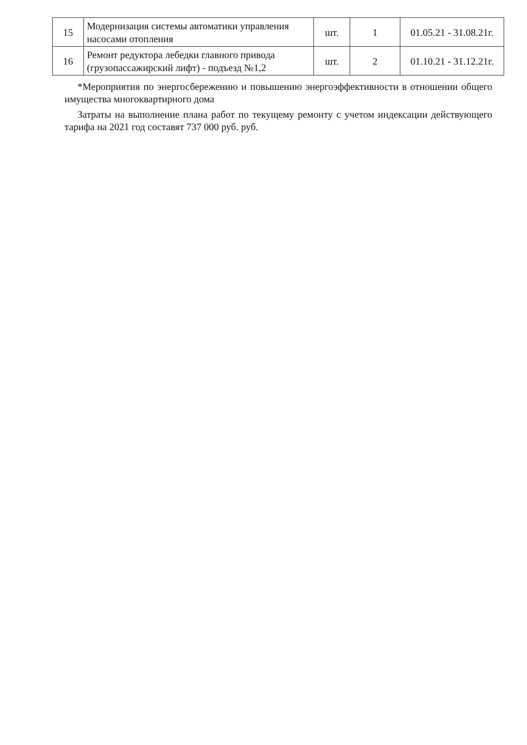| 15 | Модернизация системы автоматики управления насосами отопления | шт. | 1 | 01.05.21 - 31.08.21г. |
| 16 | Ремонт редуктора лебедки главного привода (грузопассажирский лифт) - подъезд №1,2 | шт. | 2 | 01.10.21 - 31.12.21г. |
*Мероприятия по энергосбережению и повышению энергоэффективности в отношении общего имущества многоквартирного дома
Затраты на выполнение плана работ по текущему ремонту с учетом индексации действующего тарифа на 2021 год составят 737 000 руб. руб.